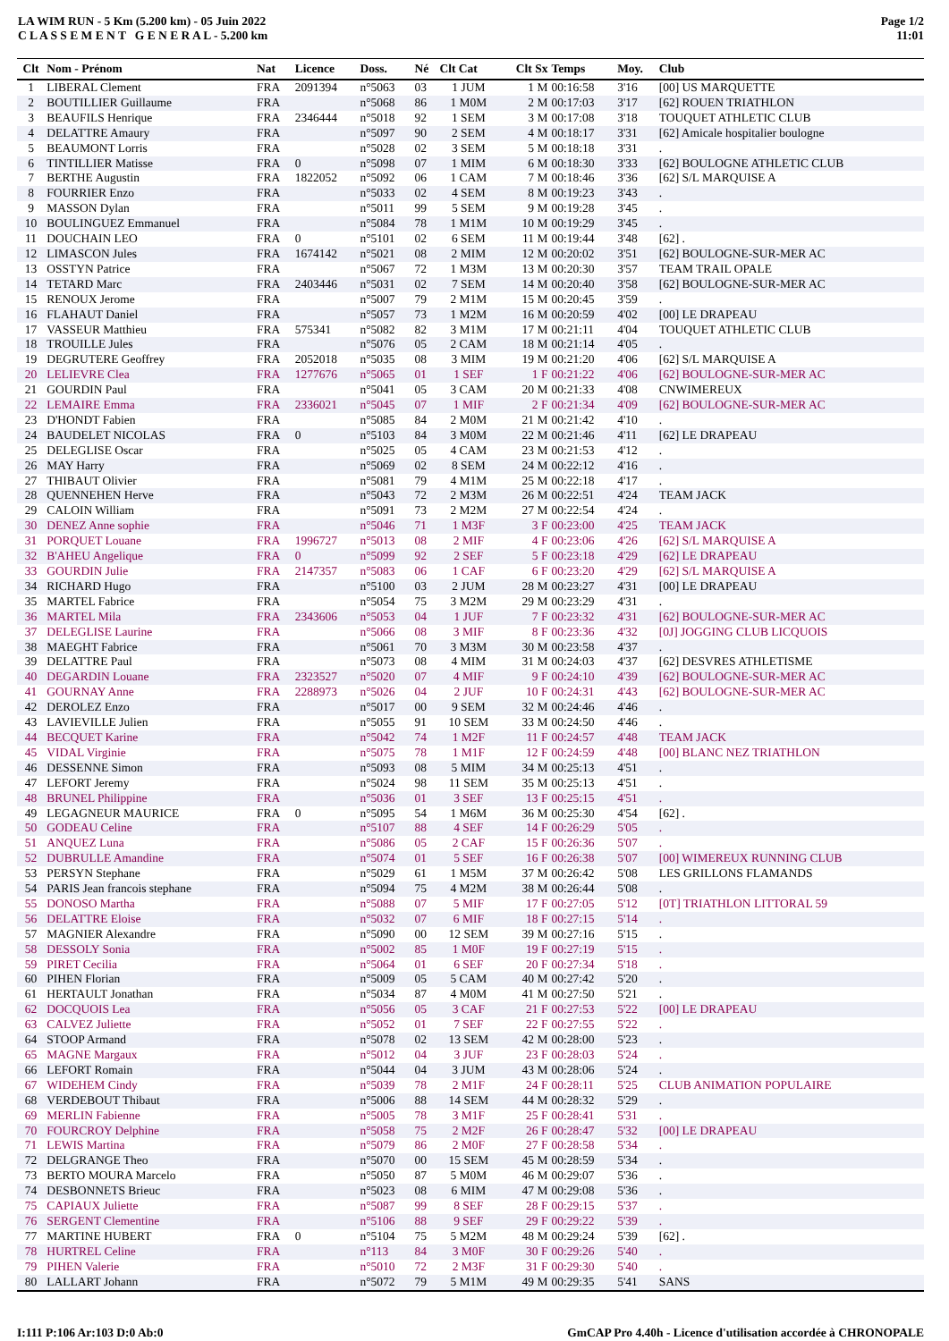LA WIM RUN - 5 Km (5.200 km) - 05 Juin 2022
C L A S S E M E N T G E N E R A L - 5.200 km
Page 1/2
11:01
| Clt | Nom - Prénom | Nat | Licence | Doss. | Né | Clt Cat | Clt Sx | Temps | Moy. | Club |
| --- | --- | --- | --- | --- | --- | --- | --- | --- | --- | --- |
| 1 | LIBERAL Clement | FRA | 2091394 | n°5063 | 03 | 1 JUM | 1 M | 00:16:58 | 3'16 | [00] US MARQUETTE |
| 2 | BOUTILLIER Guillaume | FRA | | n°5068 | 86 | 1 M0M | 2 M | 00:17:03 | 3'17 | [62] ROUEN TRIATHLON |
| 3 | BEAUFILS Henrique | FRA | 2346444 | n°5018 | 92 | 1 SEM | 3 M | 00:17:08 | 3'18 | TOUQUET ATHLETIC CLUB |
| 4 | DELATTRE Amaury | FRA | | n°5097 | 90 | 2 SEM | 4 M | 00:18:17 | 3'31 | [62] Amicale hospitalier boulogne |
| 5 | BEAUMONT Lorris | FRA | | n°5028 | 02 | 3 SEM | 5 M | 00:18:18 | 3'31 | . |
| 6 | TINTILLIER Matisse | FRA | 0 | n°5098 | 07 | 1 MIM | 6 M | 00:18:30 | 3'33 | [62] BOULOGNE ATHLETIC CLUB |
| 7 | BERTHE Augustin | FRA | 1822052 | n°5092 | 06 | 1 CAM | 7 M | 00:18:46 | 3'36 | [62] S/L MARQUISE A |
| 8 | FOURRIER Enzo | FRA | | n°5033 | 02 | 4 SEM | 8 M | 00:19:23 | 3'43 | . |
| 9 | MASSON Dylan | FRA | | n°5011 | 99 | 5 SEM | 9 M | 00:19:28 | 3'45 | . |
| 10 | BOULINGUEZ Emmanuel | FRA | | n°5084 | 78 | 1 M1M | 10 M | 00:19:29 | 3'45 | . |
| 11 | DOUCHAIN LEO | FRA | 0 | n°5101 | 02 | 6 SEM | 11 M | 00:19:44 | 3'48 | [62] . |
| 12 | LIMASCON Jules | FRA | 1674142 | n°5021 | 08 | 2 MIM | 12 M | 00:20:02 | 3'51 | [62] BOULOGNE-SUR-MER AC |
| 13 | OSSTYN Patrice | FRA | | n°5067 | 72 | 1 M3M | 13 M | 00:20:30 | 3'57 | TEAM TRAIL OPALE |
| 14 | TETARD Marc | FRA | 2403446 | n°5031 | 02 | 7 SEM | 14 M | 00:20:40 | 3'58 | [62] BOULOGNE-SUR-MER AC |
| 15 | RENOUX Jerome | FRA | | n°5007 | 79 | 2 M1M | 15 M | 00:20:45 | 3'59 | . |
| 16 | FLAHAUT Daniel | FRA | | n°5057 | 73 | 1 M2M | 16 M | 00:20:59 | 4'02 | [00] LE DRAPEAU |
| 17 | VASSEUR Matthieu | FRA | 575341 | n°5082 | 82 | 3 M1M | 17 M | 00:21:11 | 4'04 | TOUQUET ATHLETIC CLUB |
| 18 | TROUILLE Jules | FRA | | n°5076 | 05 | 2 CAM | 18 M | 00:21:14 | 4'05 | . |
| 19 | DEGRUTERE Geoffrey | FRA | 2052018 | n°5035 | 08 | 3 MIM | 19 M | 00:21:20 | 4'06 | [62] S/L MARQUISE A |
| 20 | LELIEVRE Clea | FRA | 1277676 | n°5065 | 01 | 1 SEF | 1 F | 00:21:22 | 4'06 | [62] BOULOGNE-SUR-MER AC |
| 21 | GOURDIN Paul | FRA | | n°5041 | 05 | 3 CAM | 20 M | 00:21:33 | 4'08 | CNWIMEREUX |
| 22 | LEMAIRE Emma | FRA | 2336021 | n°5045 | 07 | 1 MIF | 2 F | 00:21:34 | 4'09 | [62] BOULOGNE-SUR-MER AC |
| 23 | D'HONDT Fabien | FRA | | n°5085 | 84 | 2 M0M | 21 M | 00:21:42 | 4'10 | . |
| 24 | BAUDELET NICOLAS | FRA | 0 | n°5103 | 84 | 3 M0M | 22 M | 00:21:46 | 4'11 | [62] LE DRAPEAU |
| 25 | DELEGLISE Oscar | FRA | | n°5025 | 05 | 4 CAM | 23 M | 00:21:53 | 4'12 | . |
| 26 | MAY Harry | FRA | | n°5069 | 02 | 8 SEM | 24 M | 00:22:12 | 4'16 | . |
| 27 | THIBAUT Olivier | FRA | | n°5081 | 79 | 4 M1M | 25 M | 00:22:18 | 4'17 | . |
| 28 | QUENNEHEN Herve | FRA | | n°5043 | 72 | 2 M3M | 26 M | 00:22:51 | 4'24 | TEAM JACK |
| 29 | CALOIN William | FRA | | n°5091 | 73 | 2 M2M | 27 M | 00:22:54 | 4'24 | . |
| 30 | DENEZ Anne sophie | FRA | | n°5046 | 71 | 1 M3F | 3 F | 00:23:00 | 4'25 | TEAM JACK |
| 31 | PORQUET Louane | FRA | 1996727 | n°5013 | 08 | 2 MIF | 4 F | 00:23:06 | 4'26 | [62] S/L MARQUISE A |
| 32 | B'AHEU Angelique | FRA | 0 | n°5099 | 92 | 2 SEF | 5 F | 00:23:18 | 4'29 | [62] LE DRAPEAU |
| 33 | GOURDIN Julie | FRA | 2147357 | n°5083 | 06 | 1 CAF | 6 F | 00:23:20 | 4'29 | [62] S/L MARQUISE A |
| 34 | RICHARD Hugo | FRA | | n°5100 | 03 | 2 JUM | 28 M | 00:23:27 | 4'31 | [00] LE DRAPEAU |
| 35 | MARTEL Fabrice | FRA | | n°5054 | 75 | 3 M2M | 29 M | 00:23:29 | 4'31 | . |
| 36 | MARTEL Mila | FRA | 2343606 | n°5053 | 04 | 1 JUF | 7 F | 00:23:32 | 4'31 | [62] BOULOGNE-SUR-MER AC |
| 37 | DELEGLISE Laurine | FRA | | n°5066 | 08 | 3 MIF | 8 F | 00:23:36 | 4'32 | [0J] JOGGING CLUB LICQUOIS |
| 38 | MAEGHT Fabrice | FRA | | n°5061 | 70 | 3 M3M | 30 M | 00:23:58 | 4'37 | . |
| 39 | DELATTRE Paul | FRA | | n°5073 | 08 | 4 MIM | 31 M | 00:24:03 | 4'37 | [62] DESVRES ATHLETISME |
| 40 | DEGARDIN Louane | FRA | 2323527 | n°5020 | 07 | 4 MIF | 9 F | 00:24:10 | 4'39 | [62] BOULOGNE-SUR-MER AC |
| 41 | GOURNAY Anne | FRA | 2288973 | n°5026 | 04 | 2 JUF | 10 F | 00:24:31 | 4'43 | [62] BOULOGNE-SUR-MER AC |
| 42 | DEROLEZ Enzo | FRA | | n°5017 | 00 | 9 SEM | 32 M | 00:24:46 | 4'46 | . |
| 43 | LAVIEVILLE Julien | FRA | | n°5055 | 91 | 10 SEM | 33 M | 00:24:50 | 4'46 | . |
| 44 | BECQUET Karine | FRA | | n°5042 | 74 | 1 M2F | 11 F | 00:24:57 | 4'48 | TEAM JACK |
| 45 | VIDAL Virginie | FRA | | n°5075 | 78 | 1 M1F | 12 F | 00:24:59 | 4'48 | [00] BLANC NEZ TRIATHLON |
| 46 | DESSENNE Simon | FRA | | n°5093 | 08 | 5 MIM | 34 M | 00:25:13 | 4'51 | . |
| 47 | LEFORT Jeremy | FRA | | n°5024 | 98 | 11 SEM | 35 M | 00:25:13 | 4'51 | . |
| 48 | BRUNEL Philippine | FRA | | n°5036 | 01 | 3 SEF | 13 F | 00:25:15 | 4'51 | . |
| 49 | LEGAGNEUR MAURICE | FRA | 0 | n°5095 | 54 | 1 M6M | 36 M | 00:25:30 | 4'54 | [62] . |
| 50 | GODEAU Celine | FRA | | n°5107 | 88 | 4 SEF | 14 F | 00:26:29 | 5'05 | . |
| 51 | ANQUEZ Luna | FRA | | n°5086 | 05 | 2 CAF | 15 F | 00:26:36 | 5'07 | . |
| 52 | DUBRULLE Amandine | FRA | | n°5074 | 01 | 5 SEF | 16 F | 00:26:38 | 5'07 | [00] WIMEREUX RUNNING CLUB |
| 53 | PERSYN Stephane | FRA | | n°5029 | 61 | 1 M5M | 37 M | 00:26:42 | 5'08 | LES GRILLONS FLAMANDS |
| 54 | PARIS Jean francois stephane | FRA | | n°5094 | 75 | 4 M2M | 38 M | 00:26:44 | 5'08 | . |
| 55 | DONOSO Martha | FRA | | n°5088 | 07 | 5 MIF | 17 F | 00:27:05 | 5'12 | [0T] TRIATHLON LITTORAL 59 |
| 56 | DELATTRE Eloise | FRA | | n°5032 | 07 | 6 MIF | 18 F | 00:27:15 | 5'14 | . |
| 57 | MAGNIER Alexandre | FRA | | n°5090 | 00 | 12 SEM | 39 M | 00:27:16 | 5'15 | . |
| 58 | DESSOLY Sonia | FRA | | n°5002 | 85 | 1 M0F | 19 F | 00:27:19 | 5'15 | . |
| 59 | PIRET Cecilia | FRA | | n°5064 | 01 | 6 SEF | 20 F | 00:27:34 | 5'18 | . |
| 60 | PIHEN Florian | FRA | | n°5009 | 05 | 5 CAM | 40 M | 00:27:42 | 5'20 | . |
| 61 | HERTAULT Jonathan | FRA | | n°5034 | 87 | 4 M0M | 41 M | 00:27:50 | 5'21 | . |
| 62 | DOCQUOIS Lea | FRA | | n°5056 | 05 | 3 CAF | 21 F | 00:27:53 | 5'22 | [00] LE DRAPEAU |
| 63 | CALVEZ Juliette | FRA | | n°5052 | 01 | 7 SEF | 22 F | 00:27:55 | 5'22 | . |
| 64 | STOOP Armand | FRA | | n°5078 | 02 | 13 SEM | 42 M | 00:28:00 | 5'23 | . |
| 65 | MAGNE Margaux | FRA | | n°5012 | 04 | 3 JUF | 23 F | 00:28:03 | 5'24 | . |
| 66 | LEFORT Romain | FRA | | n°5044 | 04 | 3 JUM | 43 M | 00:28:06 | 5'24 | . |
| 67 | WIDEHEM Cindy | FRA | | n°5039 | 78 | 2 M1F | 24 F | 00:28:11 | 5'25 | CLUB ANIMATION POPULAIRE |
| 68 | VERDEBOUT Thibaut | FRA | | n°5006 | 88 | 14 SEM | 44 M | 00:28:32 | 5'29 | . |
| 69 | MERLIN Fabienne | FRA | | n°5005 | 78 | 3 M1F | 25 F | 00:28:41 | 5'31 | . |
| 70 | FOURCROY Delphine | FRA | | n°5058 | 75 | 2 M2F | 26 F | 00:28:47 | 5'32 | [00] LE DRAPEAU |
| 71 | LEWIS Martina | FRA | | n°5079 | 86 | 2 M0F | 27 F | 00:28:58 | 5'34 | . |
| 72 | DELGRANGE Theo | FRA | | n°5070 | 00 | 15 SEM | 45 M | 00:28:59 | 5'34 | . |
| 73 | BERTO MOURA Marcelo | FRA | | n°5050 | 87 | 5 M0M | 46 M | 00:29:07 | 5'36 | . |
| 74 | DESBONNETS Brieuc | FRA | | n°5023 | 08 | 6 MIM | 47 M | 00:29:08 | 5'36 | . |
| 75 | CAPIAUX Juliette | FRA | | n°5087 | 99 | 8 SEF | 28 F | 00:29:15 | 5'37 | . |
| 76 | SERGENT Clementine | FRA | | n°5106 | 88 | 9 SEF | 29 F | 00:29:22 | 5'39 | . |
| 77 | MARTINE HUBERT | FRA | 0 | n°5104 | 75 | 5 M2M | 48 M | 00:29:24 | 5'39 | [62] . |
| 78 | HURTREL Celine | FRA | | n°113 | 84 | 3 M0F | 30 F | 00:29:26 | 5'40 | . |
| 79 | PIHEN Valerie | FRA | | n°5010 | 72 | 2 M3F | 31 F | 00:29:30 | 5'40 | . |
| 80 | LALLART Johann | FRA | | n°5072 | 79 | 5 M1M | 49 M | 00:29:35 | 5'41 | SANS |
I:111 P:106 Ar:103 D:0 Ab:0 GmCAP Pro 4.40h - Licence d'utilisation accordée à CHRONOPALE